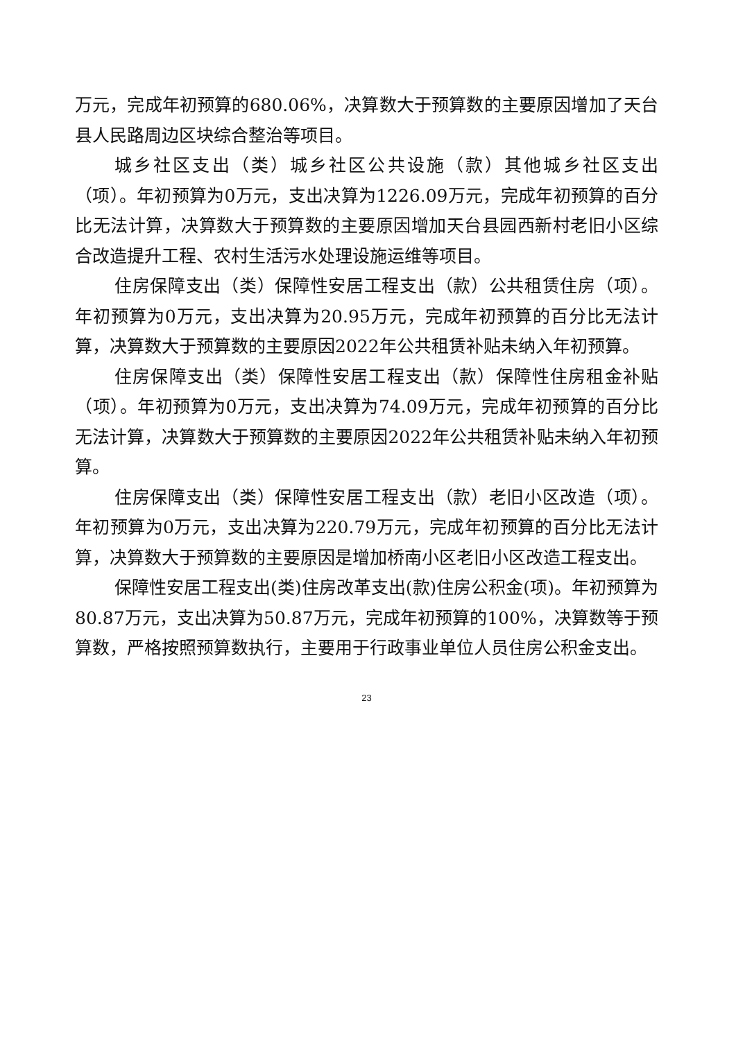万元，完成年初预算的680.06%，决算数大于预算数的主要原因增加了天台县人民路周边区块综合整治等项目。
城乡社区支出（类）城乡社区公共设施（款）其他城乡社区支出（项）。年初预算为0万元，支出决算为1226.09万元，完成年初预算的百分比无法计算，决算数大于预算数的主要原因增加天台县园西新村老旧小区综合改造提升工程、农村生活污水处理设施运维等项目。
住房保障支出（类）保障性安居工程支出（款）公共租赁住房（项）。年初预算为0万元，支出决算为20.95万元，完成年初预算的百分比无法计算，决算数大于预算数的主要原因2022年公共租赁补贴未纳入年初预算。
住房保障支出（类）保障性安居工程支出（款）保障性住房租金补贴（项）。年初预算为0万元，支出决算为74.09万元，完成年初预算的百分比无法计算，决算数大于预算数的主要原因2022年公共租赁补贴未纳入年初预算。
住房保障支出（类）保障性安居工程支出（款）老旧小区改造（项）。年初预算为0万元，支出决算为220.79万元，完成年初预算的百分比无法计算，决算数大于预算数的主要原因是增加桥南小区老旧小区改造工程支出。
保障性安居工程支出(类)住房改革支出(款)住房公积金(项)。年初预算为80.87万元，支出决算为50.87万元，完成年初预算的100%，决算数等于预算数，严格按照预算数执行，主要用于行政事业单位人员住房公积金支出。
23